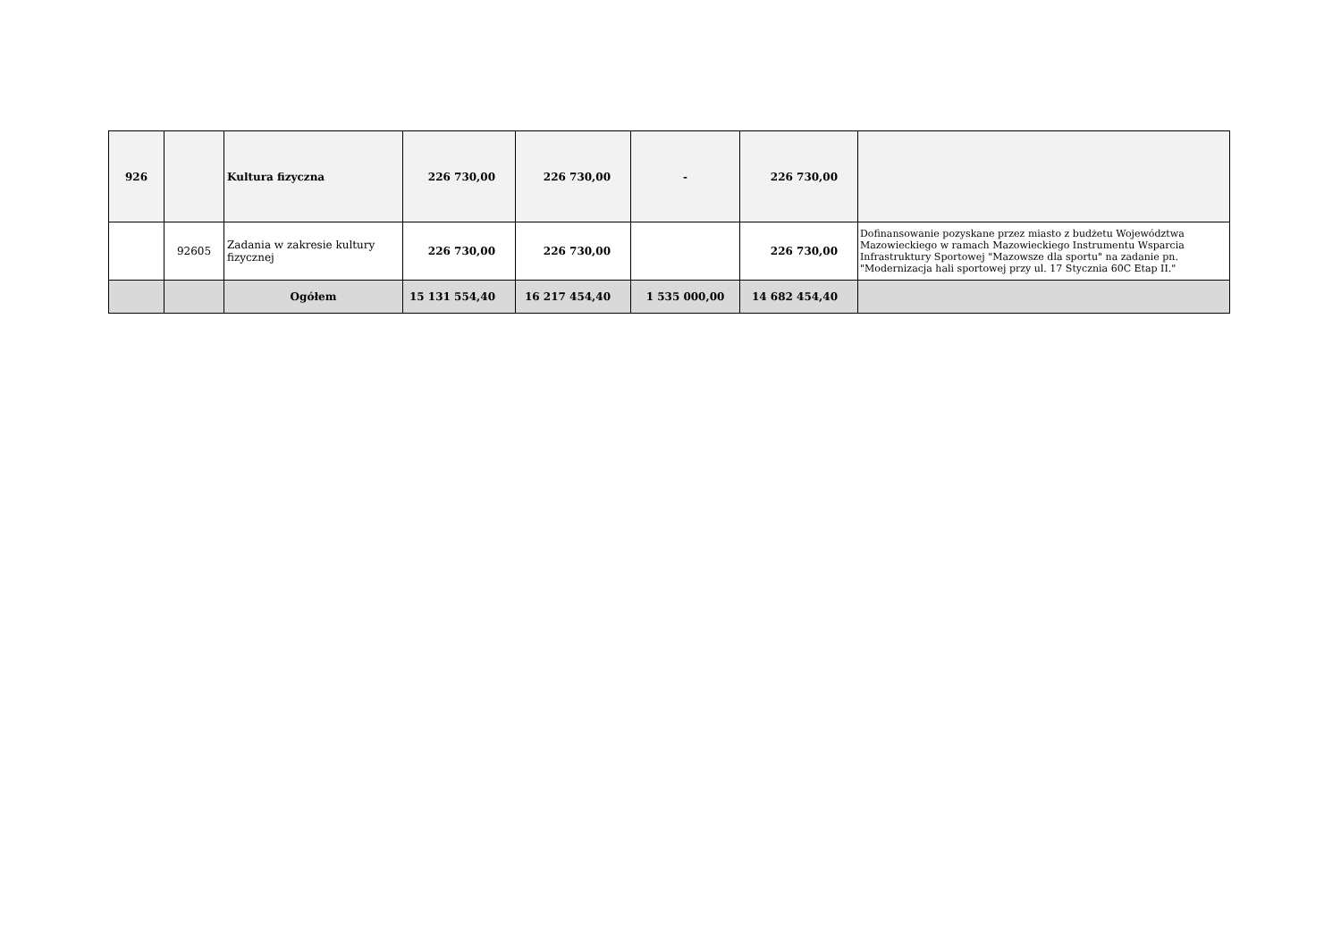| 926 | | Kultura fizyczna | 226 730,00 | 226 730,00 | - | 226 730,00 | |
| | 92605 | Zadania w zakresie kultury fizycznej | 226 730,00 | 226 730,00 | | 226 730,00 | Dofinansowanie pozyskane przez miasto z budżetu Województwa Mazowieckiego w ramach Mazowieckiego Instrumentu Wsparcia Infrastruktury Sportowej "Mazowsze dla sportu" na zadanie pn. "Modernizacja hali sportowej przy ul. 17 Stycznia 60C Etap II." |
| | | Ogółem | 15 131 554,40 | 16 217 454,40 | 1 535 000,00 | 14 682 454,40 | |